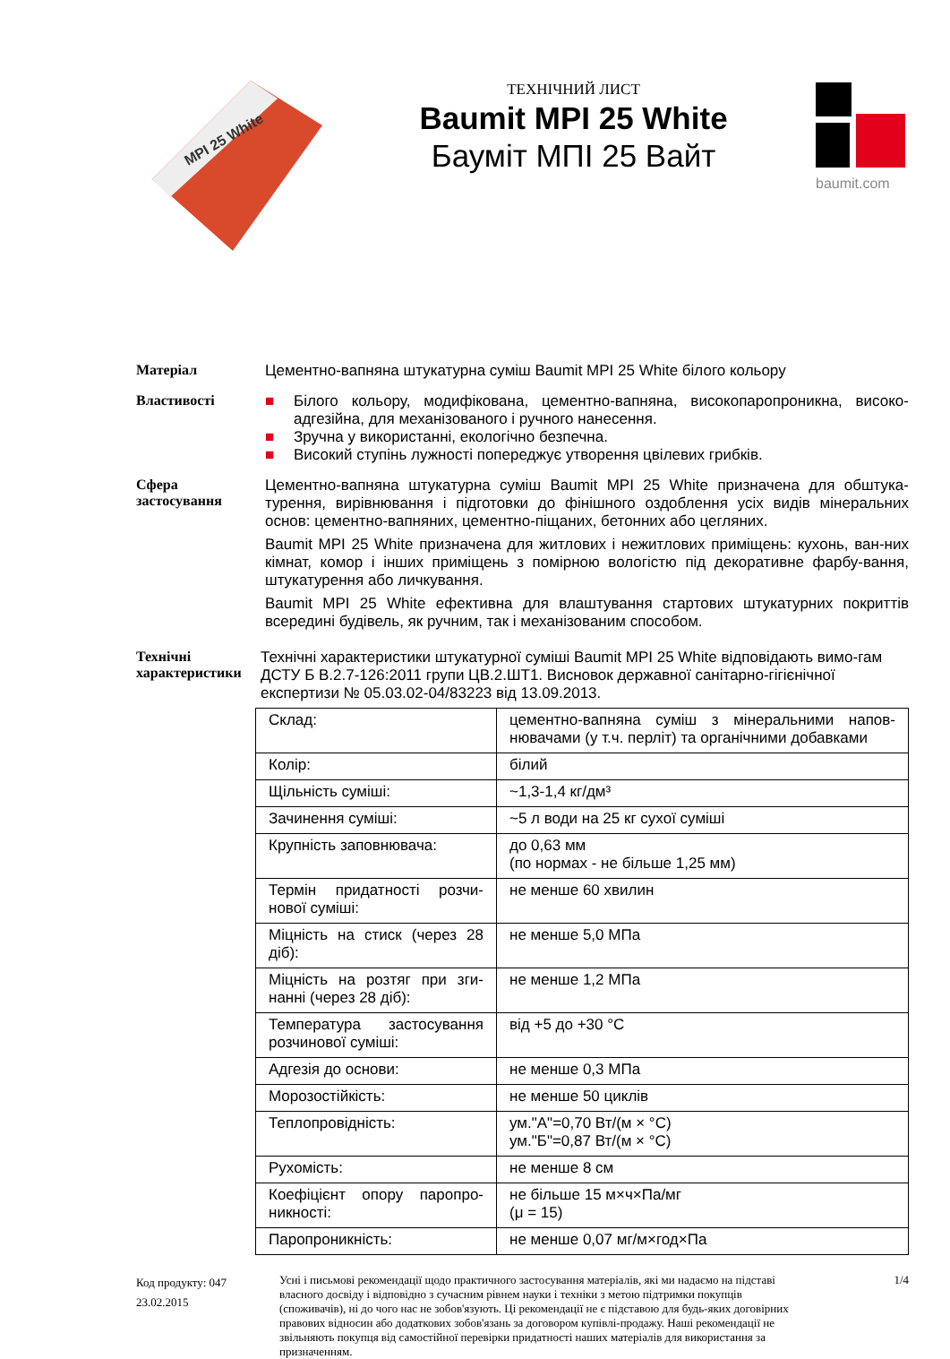MPI 25 White
ТЕХНІЧНИЙ ЛИСТ
Baumit MPI 25 White
Бауміт МПІ 25 Вайт
baumit.com
Матеріал
Цементно-вапняна штукатурна суміш Baumit MPI 25 White білого кольору
Властивості
■ Білого кольору, модифікована, цементно-вапняна, високопаропроникна, високо-адгезійна, для механізованого і ручного нанесення.
■ Зручна у використанні, екологічно безпечна.
■ Високий ступінь лужності попереджує утворення цвілевих грибків.
Сфера застосування
Цементно-вапняна штукатурна суміш Baumit MPI 25 White призначена для обштука-турення, вирівнювання і підготовки до фінішного оздоблення усіх видів мінеральних основ: цементно-вапняних, цементно-піщаних, бетонних або цегляних.
Baumit MPI 25 White призначена для житлових і нежитлових приміщень: кухонь, ван-них кімнат, комор і інших приміщень з помірною вологістю під декоративне фарбу-вання, штукатурення або личкування.
Baumit MPI 25 White ефективна для влаштування стартових штукатурних покриттів всередині будівель, як ручним, так і механізованим способом.
Технічні характеристики
Технічні характеристики штукатурної суміші Baumit MPI 25 White відповідають вимо-гам ДСТУ Б В.2.7-126:2011 групи ЦВ.2.ШТ1. Висновок державної санітарно-гігієнічної експертизи № 05.03.02-04/83223 від 13.09.2013.
| Склад: | цементно-вапняна суміш з мінеральними напов-нювачами (у т.ч. перліт) та органічними добавками |
| Колір: | білий |
| Щільність суміші: | ~1,3-1,4 кг/дм³ |
| Зачинення суміші: | ~5 л води на 25 кг сухої суміші |
| Крупність заповнювача: | до 0,63 мм (по нормах - не більше 1,25 мм) |
| Термін придатності розчи-нової суміші: | не менше 60 хвилин |
| Міцність на стиск (через 28 діб): | не менше 5,0 МПа |
| Міцність на розтяг при зги-нанні (через 28 діб): | не менше 1,2 МПа |
| Температура застосування розчинової суміші: | від +5 до +30 °С |
| Адгезія до основи: | не менше 0,3 МПа |
| Морозостійкість: | не менше 50 циклів |
| Теплопровідність: | ум."А"=0,70 Вт/(м × °С) ум."Б"=0,87 Вт/(м × °С) |
| Рухомість: | не менше 8 см |
| Коефіцієнт опору паропро-никності: | не більше 15 м×ч×Па/мг (μ = 15) |
| Паропроникність: | не менше 0,07 мг/м×год×Па |
Код продукту: 047
23.02.2015
Усні і письмові рекомендації щодо практичного застосування матеріалів, які ми надаємо на підставі власного досвіду і відповідно з сучасним рівнем науки і техніки з метою підтримки покупців (споживачів), ні до чого нас не зобов'язують. Ці рекомендації не є підставою для будь-яких договірних правових відносин або додаткових зобов'язань за договором купівлі-продажу. Наші рекомендації не звільняють покупця від самостійної перевірки придатності наших матеріалів для використання за призначенням.
1/4